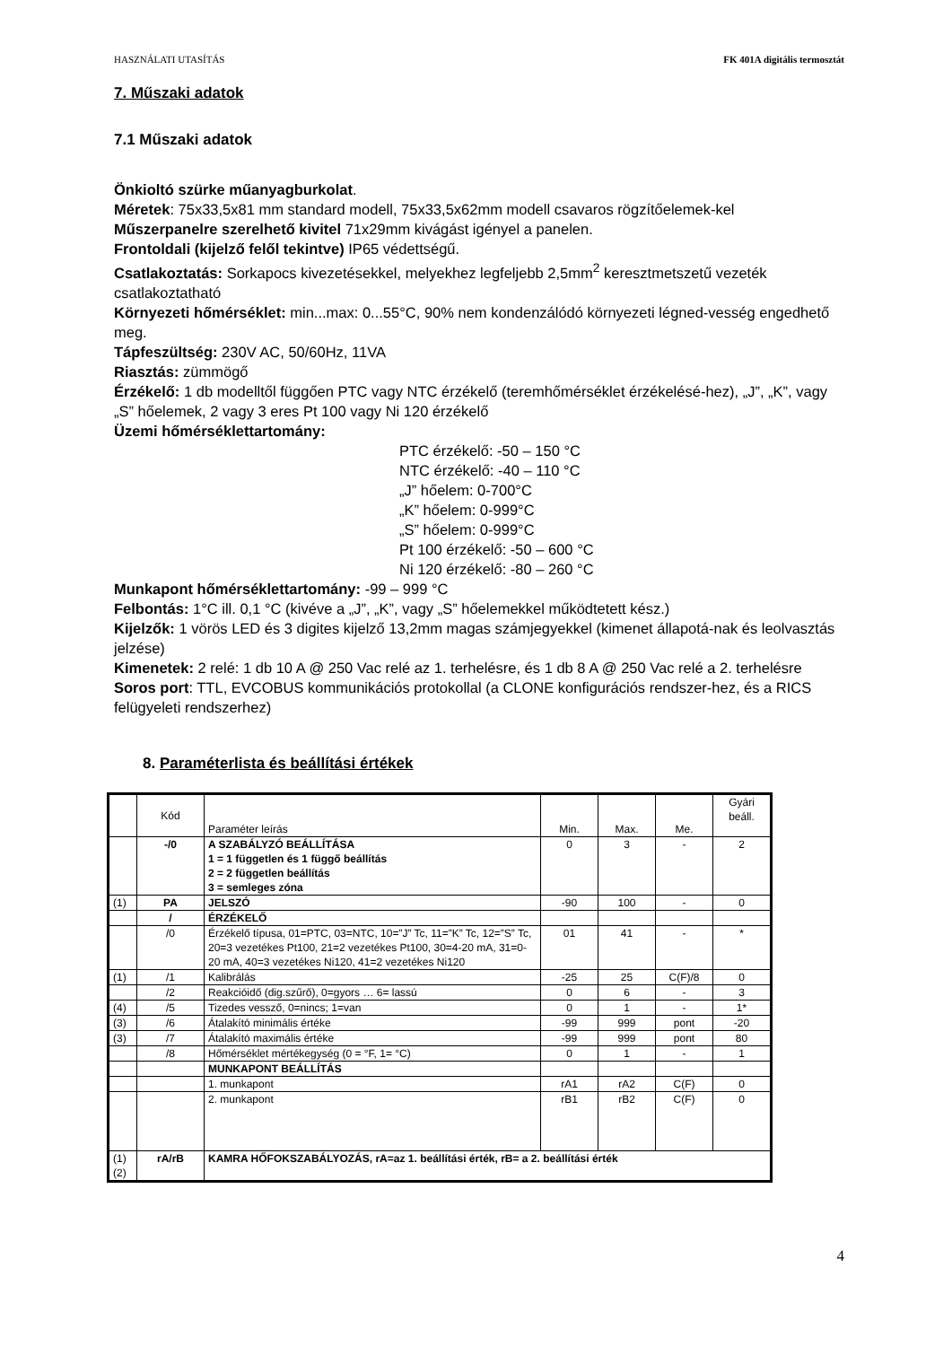HASZNÁLATI UTASÍTÁS FK 401A digitális termosztát
7. Műszaki adatok
7.1 Műszaki adatok
Önkioltó szürke műanyagburkolat.
Méretek: 75x33,5x81 mm standard modell, 75x33,5x62mm modell csavaros rögzítőelemek-kel
Műszerpanelre szerelhető kivitel 71x29mm kivágást igényel a panelen.
Frontoldali (kijelző felől tekintve) IP65 védettségű.
Csatlakoztatás: Sorkapocs kivezetésekkel, melyekhez legfeljebb 2,5mm<sup>2</sup> keresztmetszetű vezeték csatlakoztatható
Környezeti hőmérséklet: min...max: 0...55°C, 90% nem kondenzálódó környezeti légned-vesség engedhető meg.
Tápfeszültség: 230V AC, 50/60Hz, 11VA
Riasztás: zümmögő
Érzékelő: 1 db modelltől függően PTC vagy NTC érzékelő (teremhőmérséklet érzékelésé-hez), „J”, „K”, vagy „S” hőelemek, 2 vagy 3 eres Pt 100 vagy Ni 120 érzékelő
Üzemi hőmérséklettartomány:
PTC érzékelő: -50 – 150 °C
NTC érzékelő: -40 – 110 °C
„J” hőelem: 0-700°C
„K” hőelem: 0-999°C
„S” hőelem: 0-999°C
Pt 100 érzékelő: -50 – 600 °C
Ni 120 érzékelő: -80 – 260 °C
Munkapont hőmérséklettartomány: -99 – 999 °C
Felbontás: 1°C ill. 0,1 °C (kivéve a „J”, „K”, vagy „S” hőelemekkel működtetett kész.)
Kijelzők: 1 vörös LED és 3 digites kijelző 13,2mm magas számjegyekkel (kimenet állapotá-nak és leolvasztás jelzése)
Kimenetek: 2 relé: 1 db 10 A @ 250 Vac relé az 1. terhelésre, és 1 db 8 A @ 250 Vac relé a 2. terhelésre
Soros port: TTL, EVCOBUS kommunikációs protokollal (a CLONE konfigurációs rendszer-hez, és a RICS felügyeleti rendszerhez)
8. Paraméterlista és beállítási értékek
| | Kód | Paraméter leírás | Min. | Max. | Me. | Gyári beáll. |
| | -/0 | A SZABÁLYZÓ BEÁLLÍTÁSA 1 = 1 független és 1 függő beállítás 2 = 2 független beállítás 3 = semleges zóna | 0 | 3 | - | 2 |
| (1) | PA | JELSZÓ | -90 | 100 | - | 0 |
| | / | ÉRZÉKELŐ | | | | |
| | /0 | Érzékelő típusa, 01=PTC, 03=NTC, 10=”J” Tc, 11=”K” Tc, 12=”S” Tc, 20=3 vezetékes Pt100, 21=2 vezetékes Pt100, 30=4-20 mA, 31=0-20 mA, 40=3 vezetékes Ni120, 41=2 vezetékes Ni120 | 01 | 41 | - | * |
| (1) | /1 | Kalibrálás | -25 | 25 | C(F)/8 | 0 |
| | /2 | Reakcióidő (dig.szűrő), 0=gyors … 6= lassú | 0 | 6 | - | 3 |
| (4) | /5 | Tizedes vessző, 0=nincs; 1=van | 0 | 1 | - | 1* |
| (3) | /6 | Átalakító minimális értéke | -99 | 999 | pont | -20 |
| (3) | /7 | Átalakító maximális értéke | -99 | 999 | pont | 80 |
| | /8 | Hőmérséklet mértékegység (0 = °F, 1= °C) | 0 | 1 | - | 1 |
| | | MUNKAPONT BEÁLLÍTÁS | | | | |
| | | 1. munkapont | rA1 | rA2 | C(F) | 0 |
| | | 2. munkapont | rB1 | rB2 | C(F) | 0 |
| (1) (2) | rA/rB | KAMRA HŐFOKSZABÁLYOZÁS, rA=az 1. beállítási érték, rB= a 2. beállítási érték | | | | |
4